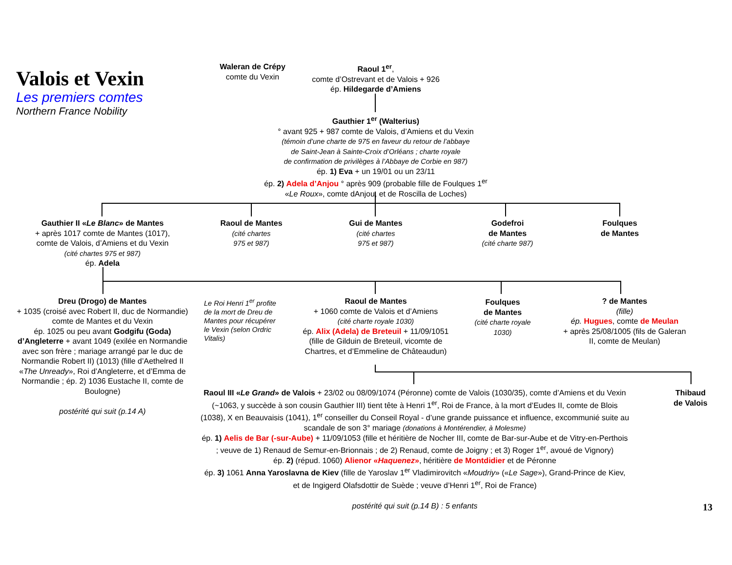Valois et Vexin
Les premiers comtes
Northern France Nobility
Waleran de Crépy
comte du Vexin
Raoul 1<sup>er</sup>,
comte d’Ostrevant et de Valois + 926
ép. Hildegarde d’Amiens
Gauthier 1<sup>er</sup> (Walterius)
° avant 925 + 987 comte de Valois, d’Amiens et du Vexin
(témoin d’une charte de 975 en faveur du retour de l’abbaye
de Saint-Jean à Sainte-Croix d’Orléans ; charte royale
de confirmation de privilèges à l’Abbaye de Corbie en 987)
ép. 1) Eva + un 19/01 ou un 23/11
ép. 2) Adela d’Anjou ° après 909 (probable fille de Foulques 1<sup>er</sup>
«Le Roux», comte dAnjou, et de Roscilla de Loches)
Gauthier II «Le Blanc» de Mantes
+ après 1017 comte de Mantes (1017),
comte de Valois, d’Amiens et du Vexin
(cité chartes 975 et 987)
ép. Adela
Raoul de Mantes
(cité chartes
975 et 987)
Gui de Mantes
(cité chartes
975 et 987)
Godefroi
de Mantes
(cité charte 987)
Foulques
de Mantes
Dreu (Drogo) de Mantes
+ 1035 (croisé avec Robert II, duc de Normandie) comte de Mantes et du Vexin
ép. 1025 ou peu avant Godgifu (Goda) d’Angleterre + avant 1049 (exilée en Normandie avec son frère ; mariage arrangé par le duc de Normandie Robert II) (1013) (fille d’Aethelred II «The Unready», Roi d’Angleterre, et d’Emma de Normandie ; ép. 2) 1036 Eustache II, comte de Boulogne)
postérité qui suit (p.14 A)
Le Roi Henri 1<sup>er</sup> profite de la mort de Dreu de Mantes pour récupérer le Vexin (selon Ordric Vitalis)
Raoul de Mantes
+ 1060 comte de Valois et d’Amiens
(cité charte royale 1030)
ép. Alix (Adela) de Breteuil + 11/09/1051
(fille de Gilduin de Breteuil, vicomte de Chartres, et d’Emmeline de Châteaudun)
Foulques
de Mantes
(cité charte royale 1030)
? de Mantes
(fille)
ép. Hugues, comte de Meulan
+ après 25/08/1005 (fils de Galeran II, comte de Meulan)
Raoul III «Le Grand» de Valois + 23/02 ou 08/09/1074 (Péronne) comte de Valois (1030/35), comte d’Amiens et du Vexin (~1063, y succède à son cousin Gauthier III) tient tête à Henri 1<sup>er</sup>, Roi de France, à la mort d’Eudes II, comte de Blois (1038), X en Beauvaisis (1041), 1<sup>er</sup> conseiller du Conseil Royal - d’une grande puissance et influence, excommunié suite au scandale de son 3° mariage (donations à Montérendier, à Molesme)
ép. 1) Aelis de Bar (-sur-Aube) + 11/09/1053 (fille et héritière de Nocher III, comte de Bar-sur-Aube et de Vitry-en-Perthois ; veuve de 1) Renaud de Semur-en-Brionnais ; de 2) Renaud, comte de Joigny ; et 3) Roger 1<sup>er</sup>, avoué de Vignory)
ép. 2) (répud. 1060) Alienor «Haquenez», héritière de Montdidier et de Péronne
ép. 3) 1061 Anna Yaroslavna de Kiev (fille de Yaroslav 1<sup>er</sup> Vladimirovitch «Moudriy» («Le Sage»), Grand-Prince de Kiev, et de Ingigerd Olafsdottir de Suède ; veuve d’Henri 1<sup>er</sup>, Roi de France)
postérité qui suit (p.14 B) : 5 enfants
Thibaud
de Valois
13